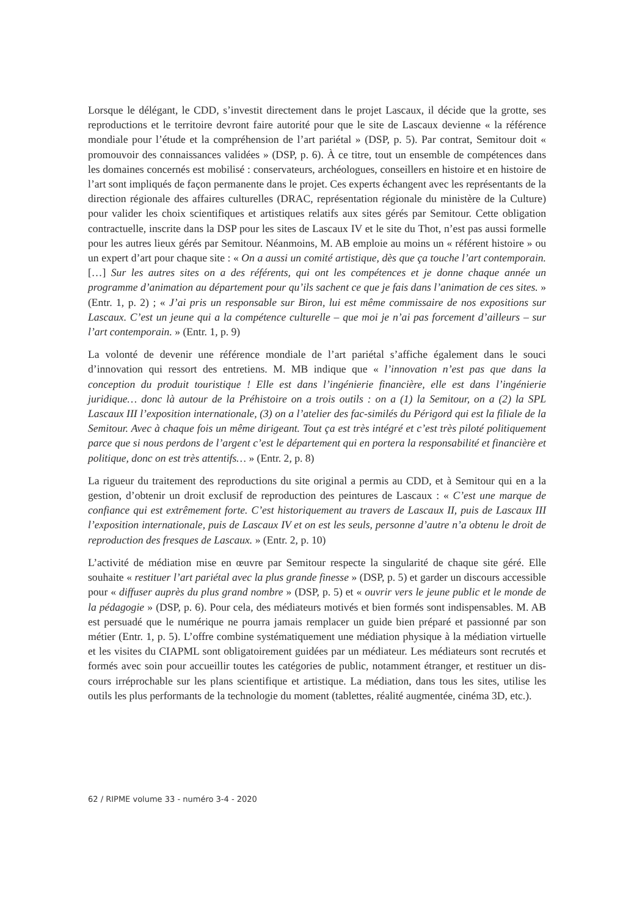Lorsque le délégant, le CDD, s’investit directement dans le projet Lascaux, il décide que la grotte, ses reproductions et le territoire devront faire autorité pour que le site de Lascaux devienne « la référence mondiale pour l’étude et la compréhension de l’art pariétal » (DSP, p. 5). Par contrat, Semitour doit « promouvoir des connaissances validées » (DSP, p. 6). À ce titre, tout un ensemble de compétences dans les domaines concernés est mobilisé : conser­vateurs, archéologues, conseillers en histoire et en histoire de l’art sont impliqués de façon permanente dans le projet. Ces experts échangent avec les représentants de la direction ré­gionale des affaires culturelles (DRAC, représentation régionale du ministère de la Culture) pour valider les choix scientifiques et artistiques relatifs aux sites gérés par Semitour. Cette obligation contractuelle, inscrite dans la DSP pour les sites de Lascaux IV et le site du Thot, n’est pas aussi formelle pour les autres lieux gérés par Semitour. Néanmoins, M. AB emploie au moins un « référent histoire » ou un expert d’art pour chaque site : « On a aussi un comité artistique, dès que ça touche l’art contemporain. […] Sur les autres sites on a des référents, qui ont les compétences et je donne chaque année un programme d’animation au département pour qu’ils sachent ce que je fais dans l’animation de ces sites. » (Entr. 1, p. 2) ; « J’ai pris un responsable sur Biron, lui est même commissaire de nos expositions sur Lascaux. C’est un jeune qui a la compétence culturelle – que moi je n’ai pas forcement d’ailleurs – sur l’art contemporain. » (Entr. 1, p. 9)
La volonté de devenir une référence mondiale de l’art pariétal s’affiche également dans le souci d’innovation qui ressort des entretiens. M. MB indique que « l’innovation n’est pas que dans la conception du produit touristique ! Elle est dans l’ingénierie financière, elle est dans l’ingénierie juridique… donc là autour de la Préhistoire on a trois outils : on a (1) la Semitour, on a (2) la SPL Lascaux III l’exposition internationale, (3) on a l’atelier des fac-similés du Périgord qui est la filiale de la Semitour. Avec à chaque fois un même dirigeant. Tout ça est très intégré et c’est très piloté politiquement parce que si nous perdons de l’argent c’est le départe­ment qui en portera la responsabilité et financière et politique, donc on est très attentifs… » (Entr. 2, p. 8)
La rigueur du traitement des reproductions du site original a permis au CDD, et à Semitour qui en a la gestion, d’obtenir un droit exclusif de reproduction des peintures de Lascaux : « C’est une marque de confiance qui est extrêmement forte. C’est historiquement au travers de Lascaux II, puis de Lascaux III l’exposition internationale, puis de Lascaux IV et on est les seuls, personne d’autre n’a obtenu le droit de reproduction des fresques de Lascaux. » (Entr. 2, p. 10)
L’activité de médiation mise en œuvre par Semitour respecte la singularité de chaque site géré. Elle souhaite « restituer l’art pariétal avec la plus grande finesse » (DSP, p. 5) et garder un discours accessible pour « diffuser auprès du plus grand nombre » (DSP, p. 5) et « ouvrir vers le jeune public et le monde de la pédagogie » (DSP, p. 6). Pour cela, des médiateurs motivés et bien formés sont indispensables. M. AB est persuadé que le numérique ne pourra jamais remplacer un guide bien préparé et passionné par son métier (Entr. 1, p. 5). L’offre combine systématiquement une médiation physique à la médiation virtuelle et les visites du CIAPML sont obligatoirement guidées par un médiateur. Les médiateurs sont recrutés et formés avec soin pour accueillir toutes les catégories de public, notamment étranger, et restituer un dis­cours irréprochable sur les plans scientifique et artistique. La médiation, dans tous les sites, utilise les outils les plus performants de la technologie du moment (tablettes, réalité augmen­tée, cinéma 3D, etc.).
62 / RIPME volume 33 - numéro 3-4 - 2020